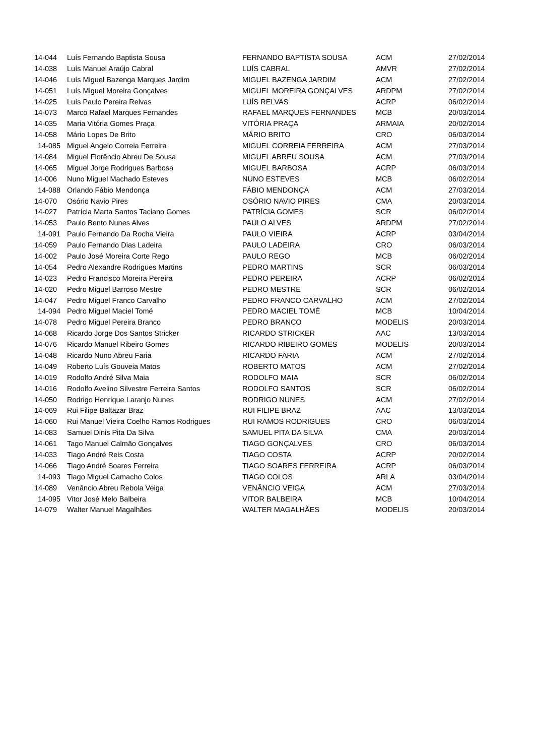| 14-044 | Luís Fernando Baptista Sousa | FERNANDO BAPTISTA SOUSA | ACM | 27/02/2014 |
| 14-038 | Luís Manuel Araújo Cabral | LUÍS CABRAL | AMVR | 27/02/2014 |
| 14-046 | Luís Miguel Bazenga Marques Jardim | MIGUEL BAZENGA JARDIM | ACM | 27/02/2014 |
| 14-051 | Luís Miguel Moreira Gonçalves | MIGUEL MOREIRA GONÇALVES | ARDPM | 27/02/2014 |
| 14-025 | Luís Paulo Pereira Relvas | LUÍS RELVAS | ACRP | 06/02/2014 |
| 14-073 | Marco Rafael Marques Fernandes | RAFAEL MARQUES FERNANDES | MCB | 20/03/2014 |
| 14-035 | Maria Vitória Gomes Praça | VITÓRIA PRAÇA | ARMAIA | 20/02/2014 |
| 14-058 | Mário Lopes De Brito | MÁRIO BRITO | CRO | 06/03/2014 |
| 14-085 | Miguel Angelo Correia Ferreira | MIGUEL CORREIA FERREIRA | ACM | 27/03/2014 |
| 14-084 | Miguel Florêncio Abreu De Sousa | MIGUEL ABREU SOUSA | ACM | 27/03/2014 |
| 14-065 | Miguel Jorge Rodrigues Barbosa | MIGUEL BARBOSA | ACRP | 06/03/2014 |
| 14-006 | Nuno Miguel Machado Esteves | NUNO ESTEVES | MCB | 06/02/2014 |
| 14-088 | Orlando Fábio Mendonça | FÁBIO MENDONÇA | ACM | 27/03/2014 |
| 14-070 | Osório Navio Pires | OSÓRIO NAVIO PIRES | CMA | 20/03/2014 |
| 14-027 | Patrícia Marta Santos Taciano Gomes | PATRÍCIA GOMES | SCR | 06/02/2014 |
| 14-053 | Paulo Bento Nunes Alves | PAULO ALVES | ARDPM | 27/02/2014 |
| 14-091 | Paulo Fernando Da Rocha Vieira | PAULO VIEIRA | ACRP | 03/04/2014 |
| 14-059 | Paulo Fernando Dias Ladeira | PAULO LADEIRA | CRO | 06/03/2014 |
| 14-002 | Paulo José Moreira Corte Rego | PAULO REGO | MCB | 06/02/2014 |
| 14-054 | Pedro Alexandre Rodrigues Martins | PEDRO MARTINS | SCR | 06/03/2014 |
| 14-023 | Pedro Francisco Moreira Pereira | PEDRO PEREIRA | ACRP | 06/02/2014 |
| 14-020 | Pedro Miguel Barroso Mestre | PEDRO MESTRE | SCR | 06/02/2014 |
| 14-047 | Pedro Miguel Franco Carvalho | PEDRO FRANCO CARVALHO | ACM | 27/02/2014 |
| 14-094 | Pedro Miguel Maciel Tomé | PEDRO MACIEL TOMÉ | MCB | 10/04/2014 |
| 14-078 | Pedro Miguel Pereira Branco | PEDRO BRANCO | MODELIS | 20/03/2014 |
| 14-068 | Ricardo Jorge Dos Santos Stricker | RICARDO STRICKER | AAC | 13/03/2014 |
| 14-076 | Ricardo Manuel Ribeiro Gomes | RICARDO RIBEIRO GOMES | MODELIS | 20/03/2014 |
| 14-048 | Ricardo Nuno Abreu Faria | RICARDO FARIA | ACM | 27/02/2014 |
| 14-049 | Roberto Luís Gouveia Matos | ROBERTO MATOS | ACM | 27/02/2014 |
| 14-019 | Rodolfo André Silva Maia | RODOLFO MAIA | SCR | 06/02/2014 |
| 14-016 | Rodolfo Avelino Silvestre Ferreira Santos | RODOLFO SANTOS | SCR | 06/02/2014 |
| 14-050 | Rodrigo Henrique Laranjo Nunes | RODRIGO NUNES | ACM | 27/02/2014 |
| 14-069 | Rui Filipe Baltazar Braz | RUI FILIPE BRAZ | AAC | 13/03/2014 |
| 14-060 | Rui Manuel Vieira Coelho Ramos Rodrigues | RUI RAMOS RODRIGUES | CRO | 06/03/2014 |
| 14-083 | Samuel Dinis Pita Da Silva | SAMUEL PITA DA SILVA | CMA | 20/03/2014 |
| 14-061 | Tago Manuel Calmão Gonçalves | TIAGO GONÇALVES | CRO | 06/03/2014 |
| 14-033 | Tiago André Reis Costa | TIAGO COSTA | ACRP | 20/02/2014 |
| 14-066 | Tiago André Soares Ferreira | TIAGO SOARES FERREIRA | ACRP | 06/03/2014 |
| 14-093 | Tiago Miguel Camacho Colos | TIAGO COLOS | ARLA | 03/04/2014 |
| 14-089 | Venâncio Abreu Rebola Veiga | VENÂNCIO VEIGA | ACM | 27/03/2014 |
| 14-095 | Vitor José Melo Balbeira | VITOR BALBEIRA | MCB | 10/04/2014 |
| 14-079 | Walter Manuel Magalhães | WALTER MAGALHÃES | MODELIS | 20/03/2014 |